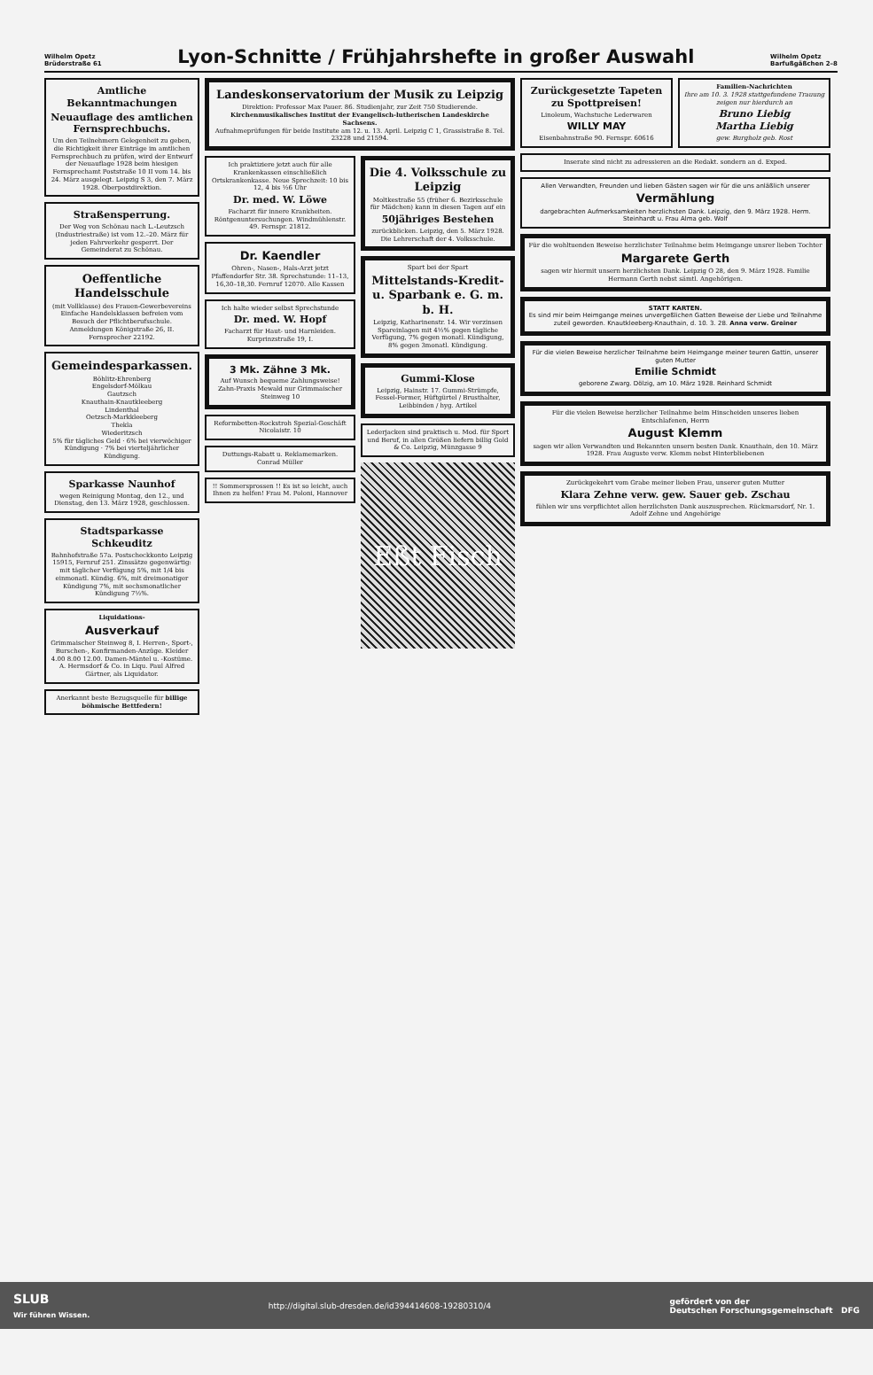Wilhelm Opetz
Brüderstraße 61 Lyon-Schnitte / Frühjahrshefte in großer Auswahl Wilhelm Opetz
Barfußgäßchen 2–8
Amtliche Bekanntmachungen
Neuauflage des amtlichen Fernsprechbuchs.
Um den Teilnehmern Gelegenheit zu geben, die Richtigkeit ihrer Einträge im amtlichen Fernsprechbuch zu prüfen, wird der Entwurf der Neuauflage 1928 beim hiesigen Fernsprechamt Poststraße 10 II vom 14. bis 24. März ausgelegt. Leipzig S 3, den 7. März 1928. Oberpostdirektion.
Straßensperrung.
Der Weg von Schönau nach L.-Leutzsch (Industriestraße) ist vom 12.–20. März für jeden Fahrverkehr gesperrt. Der Gemeinderat zu Schönau.
Oeffentliche Handelsschule
(mit Vollklasse) des Frauen-Gewerbevereins Einfache Handelsklassen befreien vom Besuch der Pflichtberufsschule. Anmeldungen Königstraße 26, II. Fernsprecher 22192.
Gemeindesparkassen.
Böhlitz-Ehrenberg
Engelsdorf-Mölkau
Gautzsch
Knauthain-Knautkleeberg
Lindenthal
Oetzsch-Markkleeberg
Thekla
Wiederitzsch
5% für tägliches Geld · 6% bei vierwöchiger Kündigung · 7% bei vierteljährlicher Kündigung.
Sparkasse Naunhof
wegen Reinigung Montag, den 12., und Dienstag, den 13. März 1928, geschlossen.
Stadtsparkasse Schkeuditz
Bahnhofstraße 57a. Postscheckkonto Leipzig 15915, Fernruf 251. Zinssätze gegenwärtig: mit täglicher Verfügung 5%, mit 1/4 bis einmonatl. Kündig. 6%, mit dreimonatiger Kündigung 7%, mit sechsmonatlicher Kündigung 7½%.
Liquidations-
Ausverkauf
Grimmaischer Steinweg 8, I. Herren-, Sport-, Burschen-, Konfirmanden-Anzüge. Kleider 4.00 8.00 12.00. Damen-Mäntel u. -Kostüme. A. Hermsdorf & Co. in Liqu. Paul Alfred Gärtner, als Liquidator.
Anerkannt beste Bezugsquelle für billige böhmische Bettfedern!
Landeskonservatorium der Musik zu Leipzig
Direktion: Professor Max Pauer. 86. Studienjahr, zur Zeit 750 Studierende.
Kirchenmusikalisches Institut der Evangelisch-lutherischen Landeskirche Sachsens.
Aufnahmeprüfungen für beide Institute am 12. u. 13. April. Leipzig C 1, Grassistraße 8. Tel. 23228 und 21594.
Ich praktiziere jetzt auch für alle Krankenkassen einschließlich Ortskrankenkasse. Neue Sprechzeit: 10 bis 12, 4 bis ½6 Uhr
Dr. med. W. Löwe
Facharzt für innere Krankheiten. Röntgenuntersuchungen. Windmühlenstr. 49. Fernspr. 21812.
Dr. Kaendler
Ohren-, Nasen-, Hals-Arzt jetzt Pfaffendorfer Str. 38. Sprechstunde: 11–13, 16,30–18,30. Fernruf 12070. Alle Kassen
Ich halte wieder selbst Sprechstunde
Dr. med. W. Hopf
Facharzt für Haut- und Harnleiden. Kurprinzstraße 19, I.
3 Mk. Zähne 3 Mk.
Auf Wunsch bequeme Zahlungsweise! Zahn-Praxis Mewald nur Grimmaischer Steinweg 10
Reformbetten-Rockstroh Spezial-Geschäft Nicolaistr. 10
Duttungs-Rabatt u. Reklamemarken. Conrad Müller
!! Sommersprossen !! Es ist so leicht, auch Ihnen zu helfen! Frau M. Poloni, Hannover
Die 4. Volksschule zu Leipzig
Moltkestraße 55 (früher 6. Bezirksschule für Mädchen) kann in diesen Tagen auf ein
50jähriges Bestehen
zurückblicken. Leipzig, den 5. März 1928. Die Lehrerschaft der 4. Volksschule.
Spart bei der Spart
Mittelstands-Kredit- u. Sparbank e. G. m. b. H.
Leipzig, Katharinenstr. 14. Wir verzinsen Spareinlagen mit 4½% gegen tägliche Verfügung, 7% gegen monatl. Kündigung, 8% gegen 3monatl. Kündigung.
Gummi-Klose
Leipzig, Hainstr. 17. Gummi-Strümpfe, Fessel-Former, Hüftgürtel / Brusthalter, Leibbinden / hyg. Artikel
Lederjacken sind praktisch u. Mod. für Sport und Beruf, in allen Größen liefern billig Gold & Co. Leipzig, Münzgasse 9
Eßt Fisch
Zurückgesetzte Tapeten zu Spottpreisen!
Linoleum, Wachstuche Lederwaren
WILLY MAY
Eisenbahnstraße 90. Fernspr. 60616
Familien-Nachrichten
Ihre am 10. 3. 1928 stattgefundene Trauung zeigen nur hierdurch an
Bruno Liebig
Martha Liebig
gew. Burgholz geb. Rost
Inserate sind nicht zu adressieren an die Redakt. sondern an d. Exped.
Allen Verwandten, Freunden und lieben Gästen sagen wir für die uns anläßlich unserer
Vermählung
dargebrachten Aufmerksamkeiten herzlichsten Dank. Leipzig, den 9. März 1928. Herm. Steinhardt u. Frau Alma geb. Wolf
Für die wohltuenden Beweise herzlichster Teilnahme beim Heimgange unsrer lieben Tochter
Margarete Gerth
sagen wir hiermit unsern herzlichsten Dank. Leipzig O 28, den 9. März 1928. Familie Hermann Gerth nebst sämtl. Angehörigen.
STATT KARTEN.
Es sind mir beim Heimgange meines unvergeßlichen Gatten Beweise der Liebe und Teilnahme zuteil geworden. Knautkleeberg-Knauthain, d. 10. 3. 28. Anna verw. Greiner
Für die vielen Beweise herzlicher Teilnahme beim Heimgange meiner teuren Gattin, unserer guten Mutter
Emilie Schmidt
geborene Zwarg. Dölzig, am 10. März 1928. Reinhard Schmidt
Für die vielen Beweise herzlicher Teilnahme beim Hinscheiden unseres lieben Entschlafenen, Herrn
August Klemm
sagen wir allen Verwandten und Bekannten unsern besten Dank. Knauthain, den 10. März 1928. Frau Auguste verw. Klemm nebst Hinterbliebenen
Zurückgekehrt vom Grabe meiner lieben Frau, unserer guten Mutter
Klara Zehne verw. gew. Sauer geb. Zschau
fühlen wir uns verpflichtet allen herzlichsten Dank auszusprechen. Rückmarsdorf, Nr. 1. Adolf Zehne und Angehörige
SLUB
Wir führen Wissen. http://digital.slub-dresden.de/id394414608-19280310/4 gefördert von der
Deutschen Forschungsgemeinschaft DFG